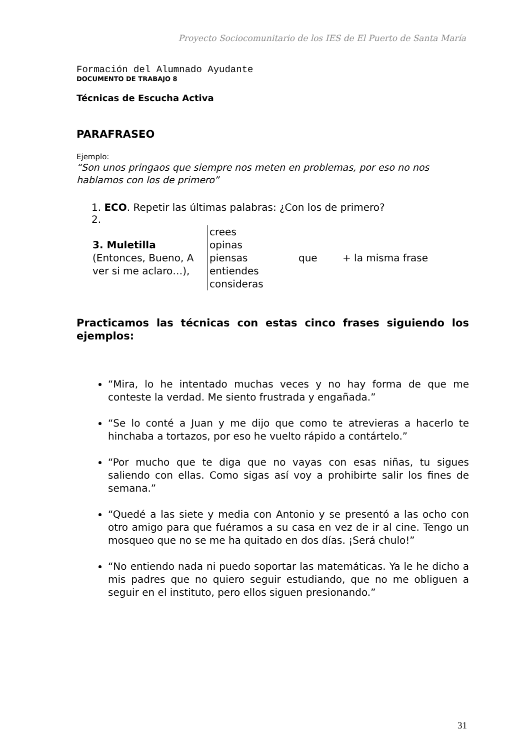Proyecto Sociocomunitario de los IES de El Puerto de Santa María
Formación del Alumnado Ayudante
DOCUMENTO DE TRABAJO 8
Técnicas de Escucha Activa
PARAFRASEO
Ejemplo:
“Son unos pringaos que siempre nos meten en problemas, por eso no nos hablamos con los de primero”
1. ECO. Repetir las últimas palabras: ¿Con los de primero?
2.
| 3. Muletilla (Entonces, Bueno, A ver si me aclaro…), | crees opinas piensas entiendes consideras | que | + la misma frase |
Practicamos las técnicas con estas cinco frases siguiendo los ejemplos:
“Mira, lo he intentado muchas veces y no hay forma de que me conteste la verdad. Me siento frustrada y engañada.”
“Se lo conté a Juan y me dijo que como te atrevieras a hacerlo te hinchaba a tortazos, por eso he vuelto rápido a contártelo.”
“Por mucho que te diga que no vayas con esas niñas, tu sigues saliendo con ellas. Como sigas así voy a prohibirte salir los fines de semana.”
“Quedé a las siete y media con Antonio y se presentó a las ocho con otro amigo para que fuéramos a su casa en vez de ir al cine. Tengo un mosqueo que no se me ha quitado en dos días. ¡Será chulo!”
“No entiendo nada ni puedo soportar las matemáticas. Ya le he dicho a mis padres que no quiero seguir estudiando, que no me obliguen a seguir en el instituto, pero ellos siguen presionando.”
31